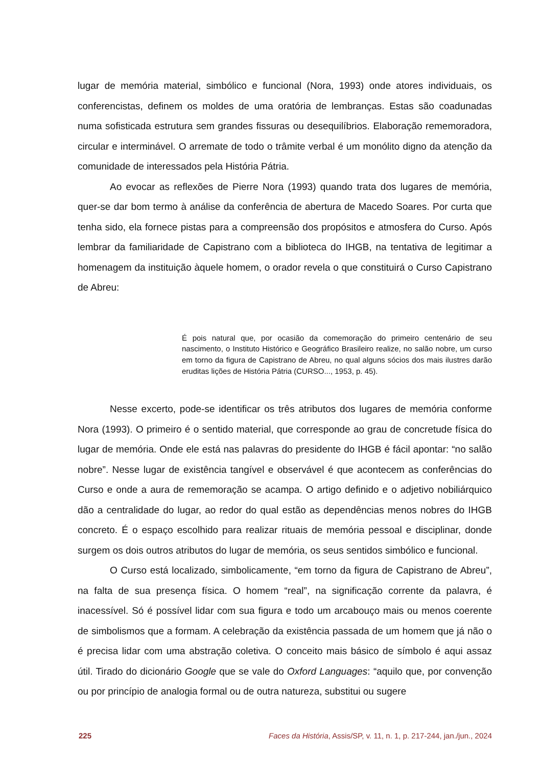lugar de memória material, simbólico e funcional (Nora, 1993) onde atores individuais, os conferencistas, definem os moldes de uma oratória de lembranças. Estas são coadunadas numa sofisticada estrutura sem grandes fissuras ou desequilíbrios. Elaboração rememoradora, circular e interminável. O arremate de todo o trâmite verbal é um monólito digno da atenção da comunidade de interessados pela História Pátria.
Ao evocar as reflexões de Pierre Nora (1993) quando trata dos lugares de memória, quer-se dar bom termo à análise da conferência de abertura de Macedo Soares. Por curta que tenha sido, ela fornece pistas para a compreensão dos propósitos e atmosfera do Curso. Após lembrar da familiaridade de Capistrano com a biblioteca do IHGB, na tentativa de legitimar a homenagem da instituição àquele homem, o orador revela o que constituirá o Curso Capistrano de Abreu:
É pois natural que, por ocasião da comemoração do primeiro centenário de seu nascimento, o Instituto Histórico e Geográfico Brasileiro realize, no salão nobre, um curso em torno da figura de Capistrano de Abreu, no qual alguns sócios dos mais ilustres darão eruditas lições de História Pátria (CURSO..., 1953, p. 45).
Nesse excerto, pode-se identificar os três atributos dos lugares de memória conforme Nora (1993). O primeiro é o sentido material, que corresponde ao grau de concretude física do lugar de memória. Onde ele está nas palavras do presidente do IHGB é fácil apontar: “no salão nobre”. Nesse lugar de existência tangível e observável é que acontecem as conferências do Curso e onde a aura de rememoração se acampa. O artigo definido e o adjetivo nobiliárquico dão a centralidade do lugar, ao redor do qual estão as dependências menos nobres do IHGB concreto. É o espaço escolhido para realizar rituais de memória pessoal e disciplinar, donde surgem os dois outros atributos do lugar de memória, os seus sentidos simbólico e funcional.
O Curso está localizado, simbolicamente, “em torno da figura de Capistrano de Abreu”, na falta de sua presença física. O homem “real”, na significação corrente da palavra, é inacessível. Só é possível lidar com sua figura e todo um arcabouço mais ou menos coerente de simbolismos que a formam. A celebração da existência passada de um homem que já não o é precisa lidar com uma abstração coletiva. O conceito mais básico de símbolo é aqui assaz útil. Tirado do dicionário Google que se vale do Oxford Languages: “aquilo que, por convenção ou por princípio de analogia formal ou de outra natureza, substitui ou sugere
225 Faces da História, Assis/SP, v. 11, n. 1, p. 217-244, jan./jun., 2024